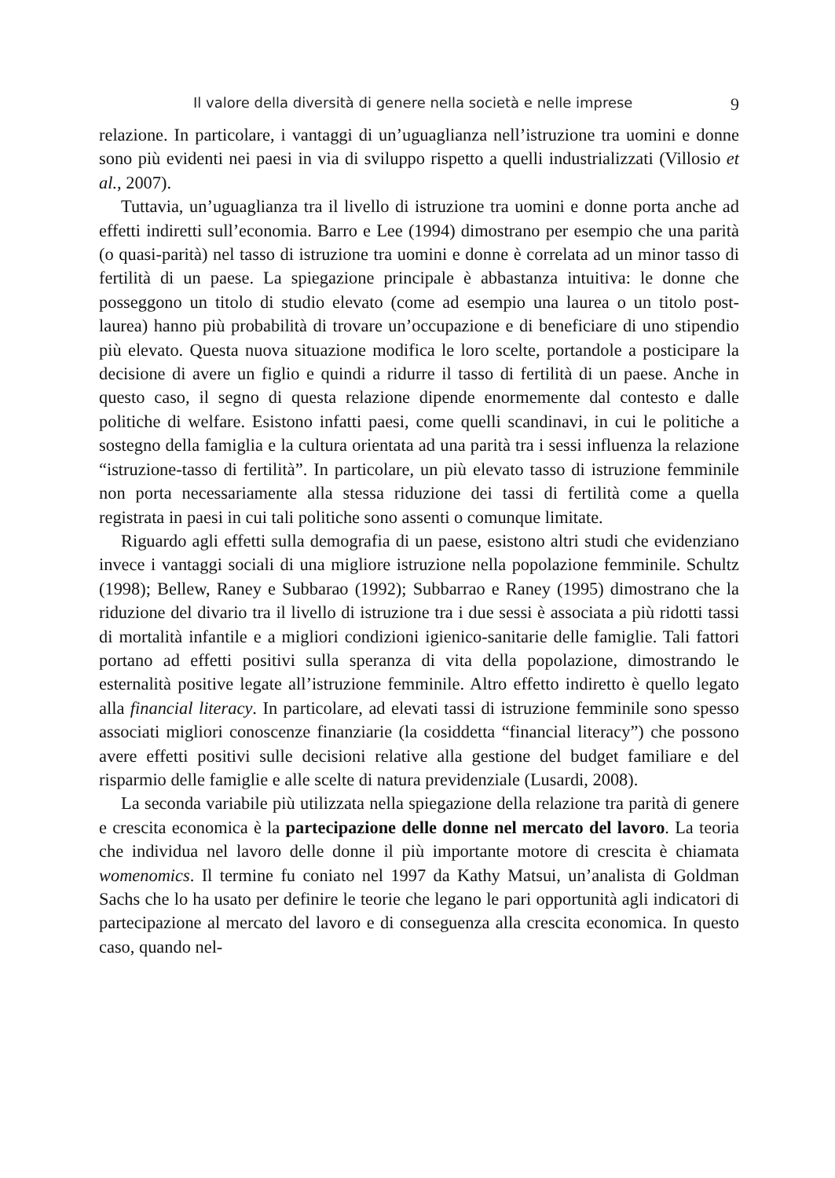Il valore della diversità di genere nella società e nelle imprese 9
relazione. In particolare, i vantaggi di un’uguaglianza nell’istruzione tra uomini e donne sono più evidenti nei paesi in via di sviluppo rispetto a quelli industrializzati (Villosio et al., 2007).
Tuttavia, un’uguaglianza tra il livello di istruzione tra uomini e donne porta anche ad effetti indiretti sull’economia. Barro e Lee (1994) dimostrano per esempio che una parità (o quasi-parità) nel tasso di istruzione tra uomini e donne è correlata ad un minor tasso di fertilità di un paese. La spiegazione principale è abbastanza intuitiva: le donne che posseggono un titolo di studio elevato (come ad esempio una laurea o un titolo post-laurea) hanno più probabilità di trovare un’occupazione e di beneficiare di uno stipendio più elevato. Questa nuova situazione modifica le loro scelte, portandole a posticipare la decisione di avere un figlio e quindi a ridurre il tasso di fertilità di un paese. Anche in questo caso, il segno di questa relazione dipende enormemente dal contesto e dalle politiche di welfare. Esistono infatti paesi, come quelli scandinavi, in cui le politiche a sostegno della famiglia e la cultura orientata ad una parità tra i sessi influenza la relazione “istruzione-tasso di fertilità”. In particolare, un più elevato tasso di istruzione femminile non porta necessariamente alla stessa riduzione dei tassi di fertilità come a quella registrata in paesi in cui tali politiche sono assenti o comunque limitate.
Riguardo agli effetti sulla demografia di un paese, esistono altri studi che evidenziano invece i vantaggi sociali di una migliore istruzione nella popolazione femminile. Schultz (1998); Bellew, Raney e Subbarao (1992); Subbarrao e Raney (1995) dimostrano che la riduzione del divario tra il livello di istruzione tra i due sessi è associata a più ridotti tassi di mortalità infantile e a migliori condizioni igienico-sanitarie delle famiglie. Tali fattori portano ad effetti positivi sulla speranza di vita della popolazione, dimostrando le esternalità positive legate all’istruzione femminile. Altro effetto indiretto è quello legato alla financial literacy. In particolare, ad elevati tassi di istruzione femminile sono spesso associati migliori conoscenze finanziarie (la cosiddetta “financial literacy”) che possono avere effetti positivi sulle decisioni relative alla gestione del budget familiare e del risparmio delle famiglie e alle scelte di natura previdenziale (Lusardi, 2008).
La seconda variabile più utilizzata nella spiegazione della relazione tra parità di genere e crescita economica è la partecipazione delle donne nel mercato del lavoro. La teoria che individua nel lavoro delle donne il più importante motore di crescita è chiamata womenomics. Il termine fu coniato nel 1997 da Kathy Matsui, un’analista di Goldman Sachs che lo ha usato per definire le teorie che legano le pari opportunità agli indicatori di partecipazione al mercato del lavoro e di conseguenza alla crescita economica. In questo caso, quando nel-